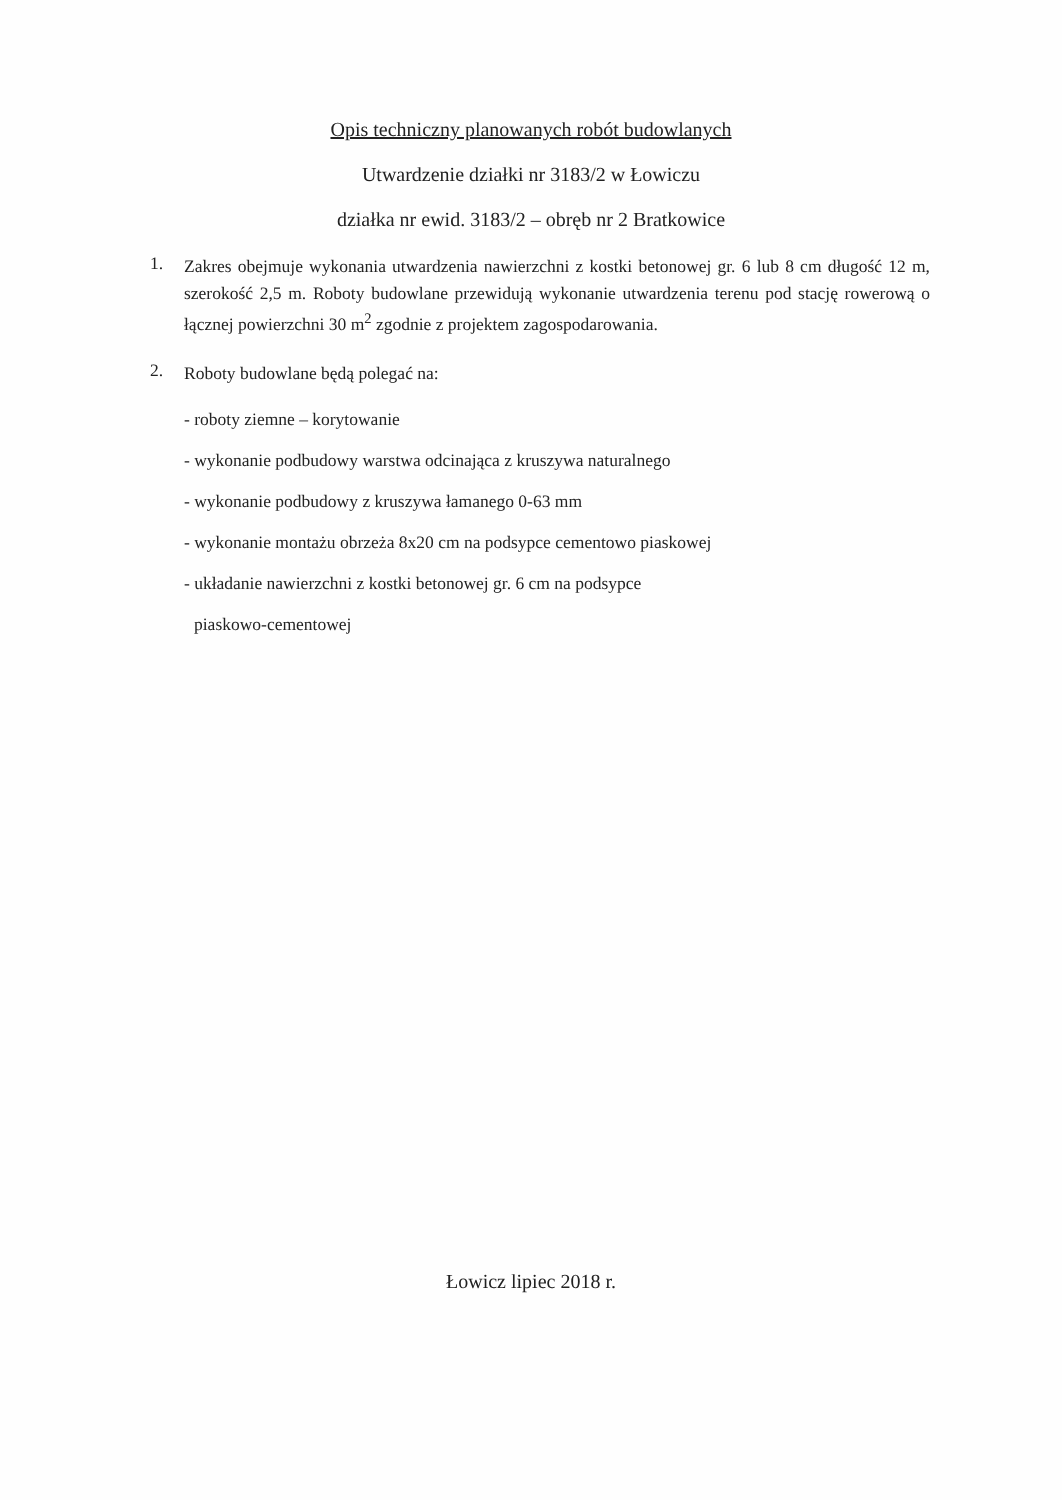Opis techniczny planowanych robót budowlanych
Utwardzenie działki nr 3183/2 w Łowiczu
działka nr ewid. 3183/2 – obręb nr 2 Bratkowice
1.
Zakres obejmuje wykonania utwardzenia nawierzchni z kostki betonowej gr. 6 lub 8 cm długość 12 m, szerokość 2,5 m. Roboty budowlane przewidują wykonanie utwardzenia terenu pod stację rowerową o łącznej powierzchni 30 m<sup>2</sup> zgodnie z projektem zagospodarowania.
2.
Roboty budowlane będą polegać na:
- roboty ziemne – korytowanie
- wykonanie podbudowy warstwa odcinająca z kruszywa naturalnego
- wykonanie podbudowy z kruszywa łamanego 0-63 mm
- wykonanie montażu obrzeża 8x20 cm na podsypce cementowo piaskowej
- układanie nawierzchni z kostki betonowej gr. 6 cm na podsypce
piaskowo-cementowej
Łowicz lipiec 2018 r.